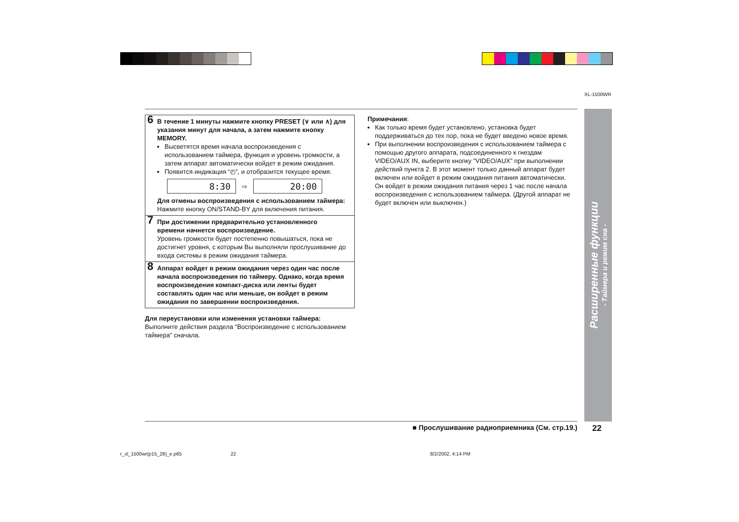XL-1500WR
6 В течение 1 минуты нажмите кнопку PRESET (∨ или ∧) для указания минут для начала, а затем нажмите кнопку MEMORY.
Высветятся время начала воспроизведения с использованием таймера, функция и уровень громкости, а затем аппарат автоматически войдет в режим ожидания.
Появится индикация “◴”, и отобразится текущее время.
8:30
⇨
20:00
Для отмены воспроизведения с использованием таймера:
Нажмите кнопку ON/STAND-BY для включения питания.
7 При достижении предварительно установленного времени начнется воспроизведение.
Уровень громкости будет постепенно повышаться, пока не достигнет уровня, с которым Вы выполняли прослушивание до входа системы в режим ожидания таймера.
8 Аппарат войдет в режим ожидания через один час после начала воспроизведения по таймеру. Однако, когда время воспроизведения компакт-диска или ленты будет составлять один час или меньше, он войдет в режим ожидания по завершении воспроизведения.
Для переустановки или изменения установки таймера:
Выполните действия раздела “Воспроизведение с использованием таймера” сначала.
Примечания:
Как только время будет установлено, установка будет поддерживаться до тех пор, пока не будет введено новое время.
При выполнении воспроизведения с использованием таймера с помощью другого аппарата, подсоединенного к гнездам VIDEO/AUX IN, выберите кнопку “VIDEO/AUX” при выполнении действий пункта 2. В этот момент только данный аппарат будет включен или войдет в режим ожидания питания автоматически. Он войдет в режим ожидания питания через 1 час после начала воспроизведения с использованием таймера. (Другой аппарат не будет включен или выключен.)
Расширенные функции
- Таймера и режим сна -
■ Прослушивание радиоприемника (См. стр.19.) 22
r_xl_1500wr(p15_28)_e.p65 22 8/2/2002, 4:14 PM